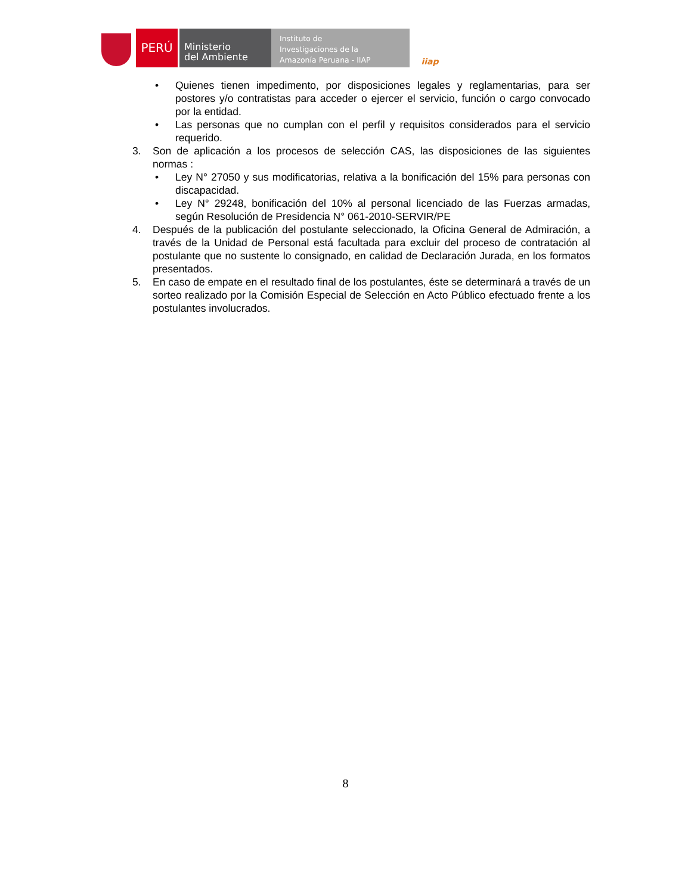PERÚ
Ministerio
del Ambiente
Instituto de
Investigaciones de la
Amazonía Peruana - IIAP
iiap
• Quienes tienen impedimento, por disposiciones legales y reglamentarias, para ser postores y/o contratistas para acceder o ejercer el servicio, función o cargo convocado por la entidad.
• Las personas que no cumplan con el perfil y requisitos considerados para el servicio requerido.
3. Son de aplicación a los procesos de selección CAS, las disposiciones de las siguientes normas :
• Ley N° 27050 y sus modificatorias, relativa a la bonificación del 15% para personas con discapacidad.
• Ley N° 29248, bonificación del 10% al personal licenciado de las Fuerzas armadas, según Resolución de Presidencia N° 061-2010-SERVIR/PE
4. Después de la publicación del postulante seleccionado, la Oficina General de Admiración, a través de la Unidad de Personal está facultada para excluir del proceso de contratación al postulante que no sustente lo consignado, en calidad de Declaración Jurada, en los formatos presentados.
5. En caso de empate en el resultado final de los postulantes, éste se determinará a través de un sorteo realizado por la Comisión Especial de Selección en Acto Público efectuado frente a los postulantes involucrados.
8